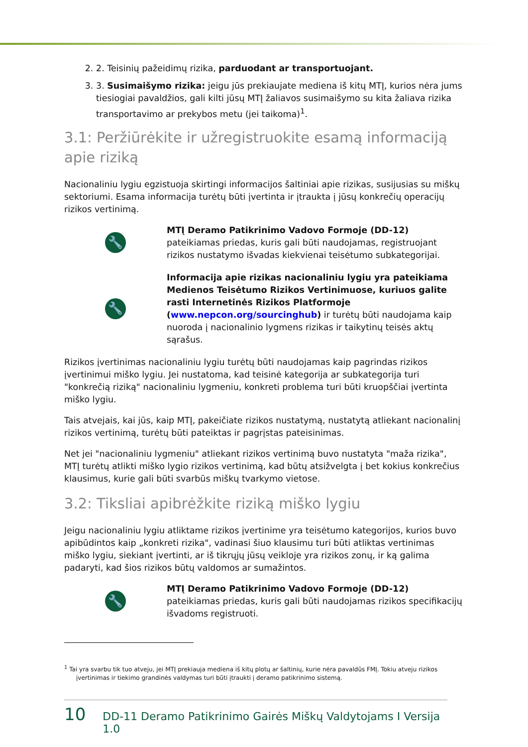2. 2. Teisinių pažeidimų rizika, parduodant ar transportuojant.
3. 3. Susimaišymo rizika: jeigu jūs prekiaujate mediena iš kitų MTĮ, kurios nėra jums tiesiogiai pavaldžios, gali kilti jūsų MTĮ žaliavos susimaišymo su kita žaliava rizika transportavimo ar prekybos metu (jei taikoma)<sup>1</sup>.
3.1: Peržiūrėkite ir užregistruokite esamą informaciją apie riziką
Nacionaliniu lygiu egzistuoja skirtingi informacijos šaltiniai apie rizikas, susijusias su miškų sektoriumi. Esama informacija turėtų būti įvertinta ir įtraukta į jūsų konkrečių operacijų rizikos vertinimą.
🔧
MTĮ Deramo Patikrinimo Vadovo Formoje (DD-12) pateikiamas priedas, kuris gali būti naudojamas, registruojant rizikos nustatymo išvadas kiekvienai teisėtumo subkategorijai.
🔧
Informacija apie rizikas nacionaliniu lygiu yra pateikiama Medienos Teisėtumo Rizikos Vertinimuose, kuriuos galite rasti Internetinės Rizikos Platformoje (www.nepcon.org/sourcinghub) ir turėtų būti naudojama kaip nuoroda į nacionalinio lygmens rizikas ir taikytinų teisės aktų sąrašus.
Rizikos įvertinimas nacionaliniu lygiu turėtų būti naudojamas kaip pagrindas rizikos įvertinimui miško lygiu. Jei nustatoma, kad teisinė kategorija ar subkategorija turi "konkrečią riziką" nacionaliniu lygmeniu, konkreti problema turi būti kruopščiai įvertinta miško lygiu.
Tais atvejais, kai jūs, kaip MTĮ, pakeičiate rizikos nustatymą, nustatytą atliekant nacionalinį rizikos vertinimą, turėtų būti pateiktas ir pagrįstas pateisinimas.
Net jei "nacionaliniu lygmeniu" atliekant rizikos vertinimą buvo nustatyta "maža rizika", MTĮ turėtų atlikti miško lygio rizikos vertinimą, kad būtų atsižvelgta į bet kokius konkrečius klausimus, kurie gali būti svarbūs miškų tvarkymo vietose.
3.2: Tiksliai apibrėžkite riziką miško lygiu
Jeigu nacionaliniu lygiu atliktame rizikos įvertinime yra teisėtumo kategorijos, kurios buvo apibūdintos kaip „konkreti rizika", vadinasi šiuo klausimu turi būti atliktas vertinimas miško lygiu, siekiant įvertinti, ar iš tikrųjų jūsų veikloje yra rizikos zonų, ir ką galima padaryti, kad šios rizikos būtų valdomos ar sumažintos.
🔧
MTĮ Deramo Patikrinimo Vadovo Formoje (DD-12) pateikiamas priedas, kuris gali būti naudojamas rizikos specifikacijų išvadoms registruoti.
<sup>1</sup> Tai yra svarbu tik tuo atveju, jei MTĮ prekiauja mediena iš kitų plotų ar šaltinių, kurie nėra pavaldūs FMĮ. Tokiu atveju rizikos įvertinimas ir tiekimo grandinės valdymas turi būti įtraukti į deramo patikrinimo sistemą.
10 DD-11 Deramo Patikrinimo Gairės Miškų Valdytojams I Versija 1.0